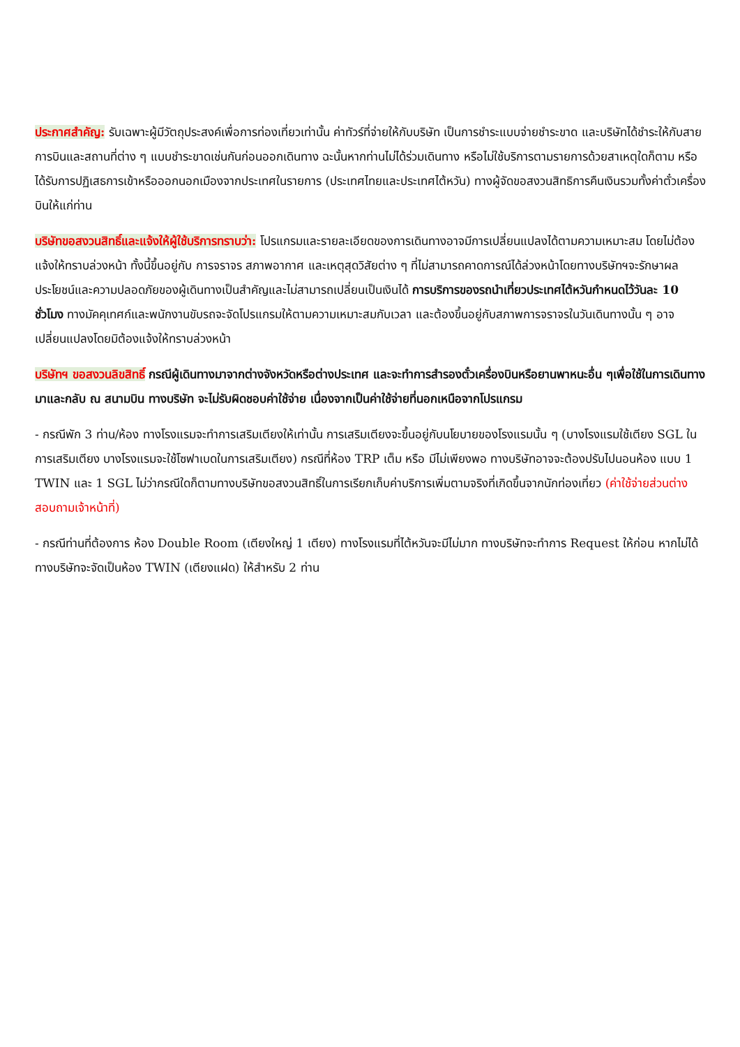ประกาศสำคัญ: รับเฉพาะผู้มีวัตถุประสงค์เพื่อการท่องเที่ยวเท่านั้น ค่าทัวร์ที่จ่ายให้กับบริษัท เป็นการชำระแบบจ่ายชำระขาด และบริษัทได้ชำระให้กับสายการบินและสถานที่ต่าง ๆ แบบชำระขาดเช่นกันก่อนออกเดินทาง ฉะนั้นหากท่านไม่ได้ร่วมเดินทาง หรือไม่ใช้บริการตามรายการด้วยสาเหตุใดก็ตาม หรือได้รับการปฏิเสธการเข้าหรือออกนอกเมืองจากประเทศในรายการ (ประเทศไทยและประเทศไต้หวัน) ทางผู้จัดขอสงวนสิทธิการคืนเงินรวมทั้งค่าตั๋วเครื่องบินให้แก่ท่าน
บริษัทขอสงวนสิทธิ์และแจ้งให้ผู้ใช้บริการทราบว่า: โปรแกรมและรายละเอียดของการเดินทางอาจมีการเปลี่ยนแปลงได้ตามความเหมาะสม โดยไม่ต้องแจ้งให้ทราบล่วงหน้า ทั้งนี้ขึ้นอยู่กับ การจราจร สภาพอากาศ และเหตุสุดวิสัยต่าง ๆ ที่ไม่สามารถคาดการณ์ได้ล่วงหน้าโดยทางบริษัทฯจะรักษาผลประโยชน์และความปลอดภัยของผู้เดินทางเป็นสำคัญและไม่สามารถเปลี่ยนเป็นเงินได้ การบริการของรถนำเที่ยวประเทศไต้หวันกำหนดไว้วันละ 10 ชั่วโมง ทางมัคคุเทศก์และพนักงานขับรถจะจัดโปรแกรมให้ตามความเหมาะสมกับเวลา และต้องขึ้นอยู่กับสภาพการจราจรในวันเดินทางนั้น ๆ อาจเปลี่ยนแปลงโดยมิต้องแจ้งให้ทราบล่วงหน้า
บริษัทฯ ขอสงวนลิขสิทธิ์ กรณีผู้เดินทางมาจากต่างจังหวัดหรือต่างประเทศ และจะทำการสำรองตั๋วเครื่องบินหรือยานพาหนะอื่น ๆเพื่อใช้ในการเดินทางมาและกลับ ณ สนามบิน ทางบริษัท จะไม่รับผิดชอบค่าใช้จ่าย เนื่องจากเป็นค่าใช้จ่ายที่นอกเหนือจากโปรแกรม
- กรณีพัก 3 ท่าน/ห้อง ทางโรงแรมจะทำการเสริมเตียงให้เท่านั้น การเสริมเตียงจะขึ้นอยู่กับนโยบายของโรงแรมนั้น ๆ (บางโรงแรมใช้เตียง SGL ในการเสริมเตียง บางโรงแรมจะใช้โซฟาเบดในการเสริมเตียง) กรณีที่ห้อง TRP เต็ม หรือ มีไม่เพียงพอ ทางบริษัทอาจจะต้องปรับไปนอนห้อง แบบ 1 TWIN และ 1 SGL ไม่ว่ากรณีใดก็ตามทางบริษัทขอสงวนสิทธิ์ในการเรียกเก็บค่าบริการเพิ่มตามจริงที่เกิดขึ้นจากนักท่องเที่ยว (ค่าใช้จ่ายส่วนต่างสอบถามเจ้าหน้าที่)
- กรณีท่านที่ต้องการ ห้อง Double Room (เตียงใหญ่ 1 เตียง) ทางโรงแรมที่ไต้หวันจะมีไม่มาก ทางบริษัทจะทำการ Request ให้ก่อน หากไม่ได้ ทางบริษัทจะจัดเป็นห้อง TWIN (เตียงแฝด) ให้สำหรับ 2 ท่าน